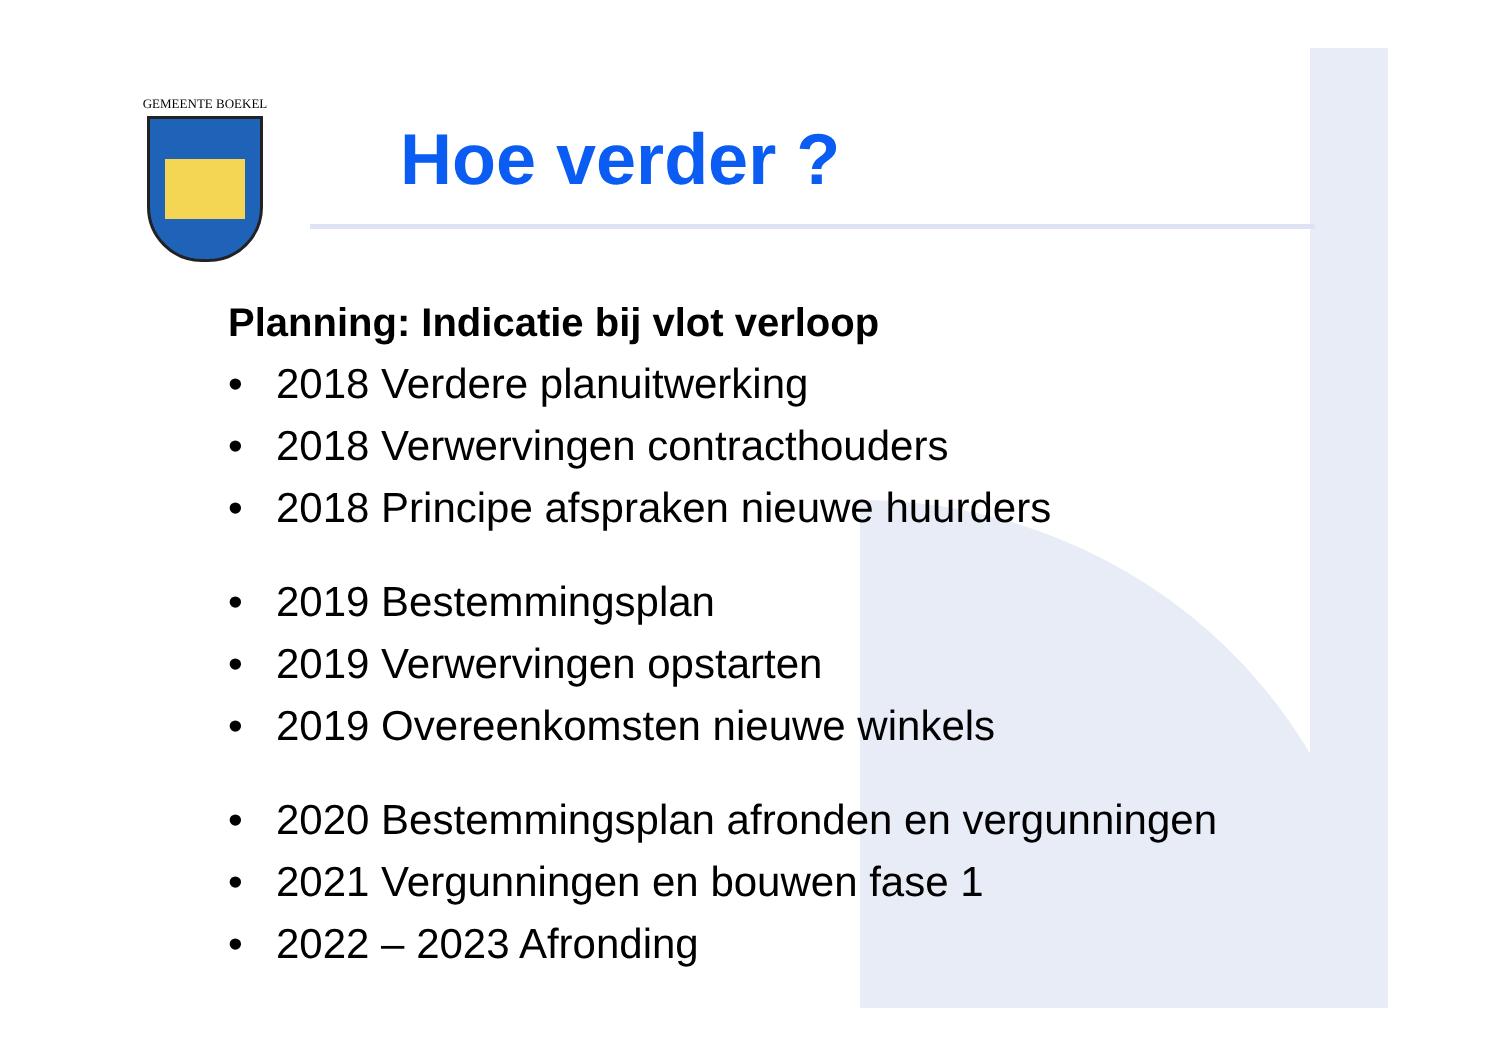GEMEENTE BOEKEL
Hoe verder ?
Planning: Indicatie bij vlot verloop
• 2018 Verdere planuitwerking
• 2018 Verwervingen contracthouders
• 2018 Principe afspraken nieuwe huurders
• 2019 Bestemmingsplan
• 2019 Verwervingen opstarten
• 2019 Overeenkomsten nieuwe winkels
• 2020 Bestemmingsplan afronden en vergunningen
• 2021 Vergunningen en bouwen fase 1
• 2022 – 2023 Afronding